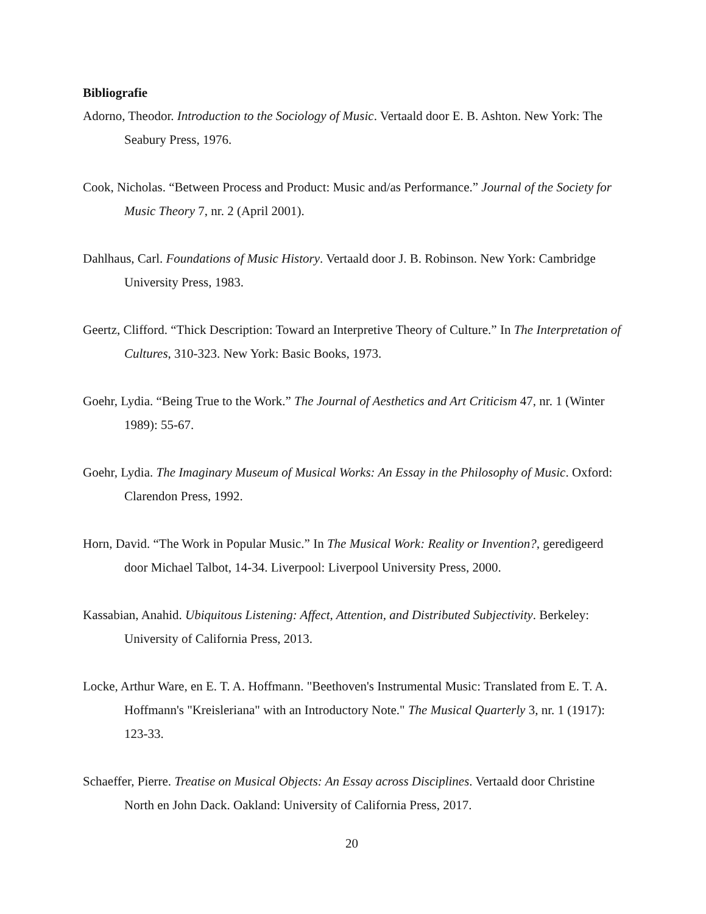Bibliografie
Adorno, Theodor. Introduction to the Sociology of Music. Vertaald door E. B. Ashton. New York: The Seabury Press, 1976.
Cook, Nicholas. “Between Process and Product: Music and/as Performance.” Journal of the Society for Music Theory 7, nr. 2 (April 2001).
Dahlhaus, Carl. Foundations of Music History. Vertaald door J. B. Robinson. New York: Cambridge University Press, 1983.
Geertz, Clifford. “Thick Description: Toward an Interpretive Theory of Culture.” In The Interpretation of Cultures, 310-323. New York: Basic Books, 1973.
Goehr, Lydia. “Being True to the Work.” The Journal of Aesthetics and Art Criticism 47, nr. 1 (Winter 1989): 55-67.
Goehr, Lydia. The Imaginary Museum of Musical Works: An Essay in the Philosophy of Music. Oxford: Clarendon Press, 1992.
Horn, David. “The Work in Popular Music.” In The Musical Work: Reality or Invention?, geredigeerd door Michael Talbot, 14-34. Liverpool: Liverpool University Press, 2000.
Kassabian, Anahid. Ubiquitous Listening: Affect, Attention, and Distributed Subjectivity. Berkeley: University of California Press, 2013.
Locke, Arthur Ware, en E. T. A. Hoffmann. "Beethoven's Instrumental Music: Translated from E. T. A. Hoffmann's "Kreisleriana" with an Introductory Note." The Musical Quarterly 3, nr. 1 (1917): 123-33.
Schaeffer, Pierre. Treatise on Musical Objects: An Essay across Disciplines. Vertaald door Christine North en John Dack. Oakland: University of California Press, 2017.
20